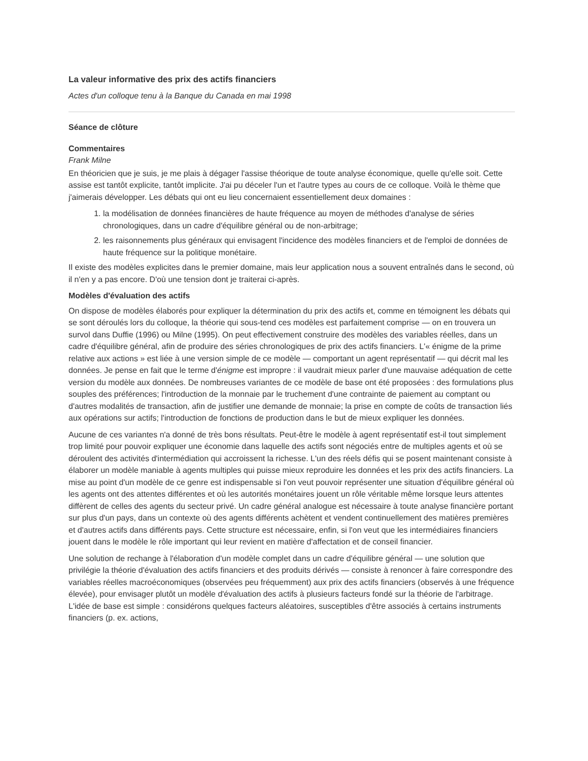La valeur informative des prix des actifs financiers
Actes d'un colloque tenu à la Banque du Canada en mai 1998
Séance de clôture
Commentaires
Frank Milne
En théoricien que je suis, je me plais à dégager l'assise théorique de toute analyse économique, quelle qu'elle soit. Cette assise est tantôt explicite, tantôt implicite. J'ai pu déceler l'un et l'autre types au cours de ce colloque. Voilà le thème que j'aimerais développer. Les débats qui ont eu lieu concernaient essentiellement deux domaines :
1. la modélisation de données financières de haute fréquence au moyen de méthodes d'analyse de séries chronologiques, dans un cadre d'équilibre général ou de non-arbitrage;
2. les raisonnements plus généraux qui envisagent l'incidence des modèles financiers et de l'emploi de données de haute fréquence sur la politique monétaire.
Il existe des modèles explicites dans le premier domaine, mais leur application nous a souvent entraînés dans le second, où il n'en y a pas encore. D'où une tension dont je traiterai ci-après.
Modèles d'évaluation des actifs
On dispose de modèles élaborés pour expliquer la détermination du prix des actifs et, comme en témoignent les débats qui se sont déroulés lors du colloque, la théorie qui sous-tend ces modèles est parfaitement comprise — on en trouvera un survol dans Duffie (1996) ou Milne (1995). On peut effectivement construire des modèles des variables réelles, dans un cadre d'équilibre général, afin de produire des séries chronologiques de prix des actifs financiers. L'« énigme de la prime relative aux actions » est liée à une version simple de ce modèle — comportant un agent représentatif — qui décrit mal les données. Je pense en fait que le terme d'énigme est impropre : il vaudrait mieux parler d'une mauvaise adéquation de cette version du modèle aux données. De nombreuses variantes de ce modèle de base ont été proposées : des formulations plus souples des préférences; l'introduction de la monnaie par le truchement d'une contrainte de paiement au comptant ou d'autres modalités de transaction, afin de justifier une demande de monnaie; la prise en compte de coûts de transaction liés aux opérations sur actifs; l'introduction de fonctions de production dans le but de mieux expliquer les données.
Aucune de ces variantes n'a donné de très bons résultats. Peut-être le modèle à agent représentatif est-il tout simplement trop limité pour pouvoir expliquer une économie dans laquelle des actifs sont négociés entre de multiples agents et où se déroulent des activités d'intermédiation qui accroissent la richesse. L'un des réels défis qui se posent maintenant consiste à élaborer un modèle maniable à agents multiples qui puisse mieux reproduire les données et les prix des actifs financiers. La mise au point d'un modèle de ce genre est indispensable si l'on veut pouvoir représenter une situation d'équilibre général où les agents ont des attentes différentes et où les autorités monétaires jouent un rôle véritable même lorsque leurs attentes diffèrent de celles des agents du secteur privé. Un cadre général analogue est nécessaire à toute analyse financière portant sur plus d'un pays, dans un contexte où des agents différents achètent et vendent continuellement des matières premières et d'autres actifs dans différents pays. Cette structure est nécessaire, enfin, si l'on veut que les intermédiaires financiers jouent dans le modèle le rôle important qui leur revient en matière d'affectation et de conseil financier.
Une solution de rechange à l'élaboration d'un modèle complet dans un cadre d'équilibre général — une solution que privilégie la théorie d'évaluation des actifs financiers et des produits dérivés — consiste à renoncer à faire correspondre des variables réelles macroéconomiques (observées peu fréquemment) aux prix des actifs financiers (observés à une fréquence élevée), pour envisager plutôt un modèle d'évaluation des actifs à plusieurs facteurs fondé sur la théorie de l'arbitrage. L'idée de base est simple : considérons quelques facteurs aléatoires, susceptibles d'être associés à certains instruments financiers (p. ex. actions,